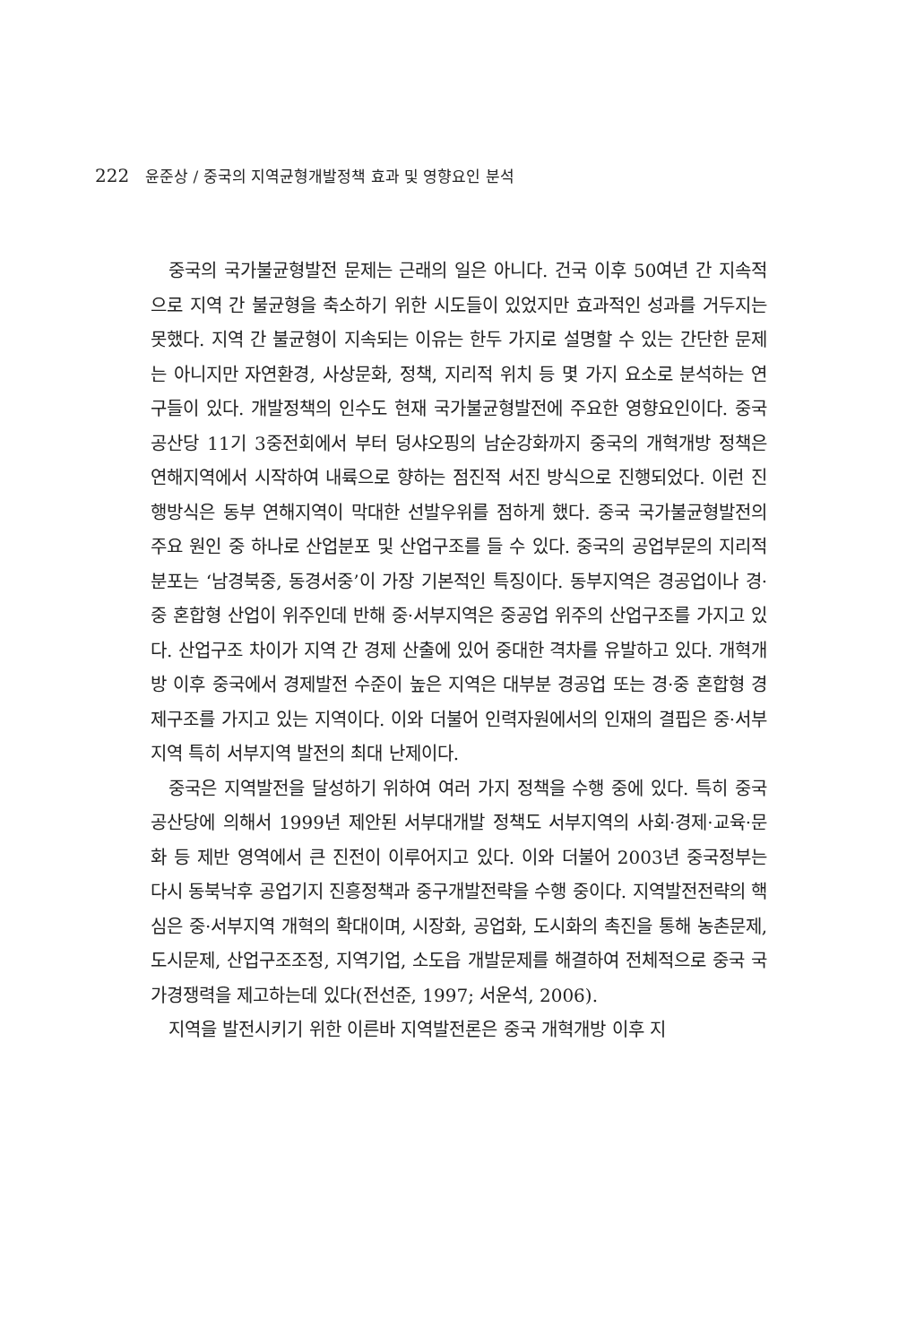222 윤준상 / 중국의 지역균형개발정책 효과 및 영향요인 분석
중국의 국가불균형발전 문제는 근래의 일은 아니다. 건국 이후 50여년 간 지속적으로 지역 간 불균형을 축소하기 위한 시도들이 있었지만 효과적인 성과를 거두지는 못했다. 지역 간 불균형이 지속되는 이유는 한두 가지로 설명할 수 있는 간단한 문제는 아니지만 자연환경, 사상문화, 정책, 지리적 위치 등 몇 가지 요소로 분석하는 연구들이 있다. 개발정책의 인수도 현재 국가불균형발전에 주요한 영향요인이다. 중국공산당 11기 3중전회에서 부터 덩샤오핑의 남순강화까지 중국의 개혁개방 정책은 연해지역에서 시작하여 내륙으로 향하는 점진적 서진 방식으로 진행되었다. 이런 진행방식은 동부 연해지역이 막대한 선발우위를 점하게 했다. 중국 국가불균형발전의 주요 원인 중 하나로 산업분포 및 산업구조를 들 수 있다. 중국의 공업부문의 지리적 분포는 ‘남경북중, 동경서중’이 가장 기본적인 특징이다. 동부지역은 경공업이나 경·중 혼합형 산업이 위주인데 반해 중·서부지역은 중공업 위주의 산업구조를 가지고 있다. 산업구조 차이가 지역 간 경제 산출에 있어 중대한 격차를 유발하고 있다. 개혁개방 이후 중국에서 경제발전 수준이 높은 지역은 대부분 경공업 또는 경·중 혼합형 경제구조를 가지고 있는 지역이다. 이와 더불어 인력자원에서의 인재의 결핍은 중·서부지역 특히 서부지역 발전의 최대 난제이다.
중국은 지역발전을 달성하기 위하여 여러 가지 정책을 수행 중에 있다. 특히 중국공산당에 의해서 1999년 제안된 서부대개발 정책도 서부지역의 사회·경제·교육·문화 등 제반 영역에서 큰 진전이 이루어지고 있다. 이와 더불어 2003년 중국정부는 다시 동북낙후 공업기지 진흥정책과 중구개발전략을 수행 중이다. 지역발전전략의 핵심은 중·서부지역 개혁의 확대이며, 시장화, 공업화, 도시화의 촉진을 통해 농촌문제, 도시문제, 산업구조조정, 지역기업, 소도읍 개발문제를 해결하여 전체적으로 중국 국가경쟁력을 제고하는데 있다(전선준, 1997; 서운석, 2006).
지역을 발전시키기 위한 이른바 지역발전론은 중국 개혁개방 이후 지